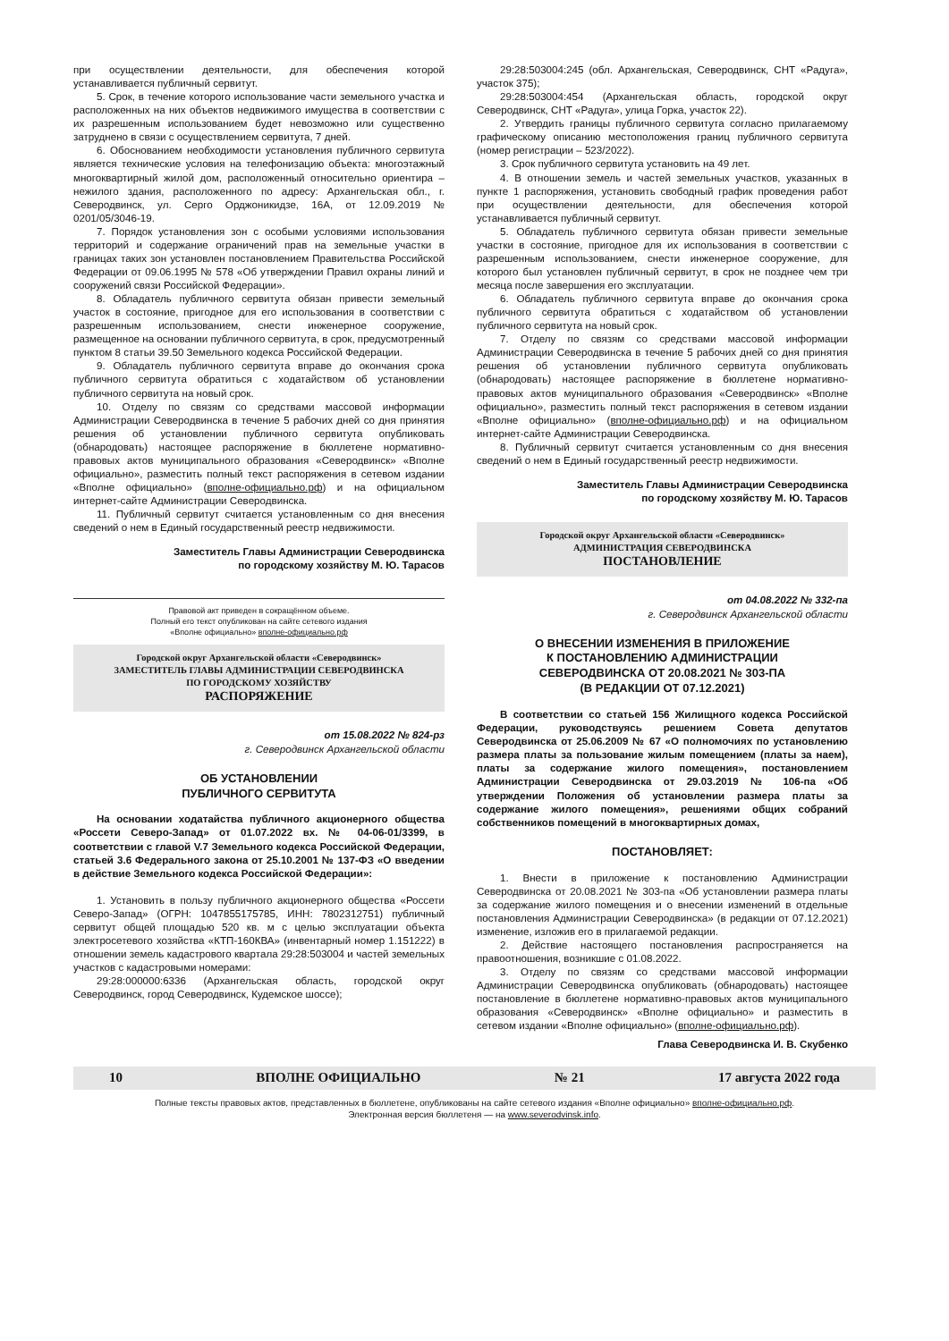при осуществлении деятельности, для обеспечения которой устанавливается публичный сервитут.
5. Срок, в течение которого использование части земельного участка и расположенных на них объектов недвижимого имущества в соответствии с их разрешенным использованием будет невозможно или существенно затруднено в связи с осуществлением сервитута, 7 дней.
6. Обоснованием необходимости установления публичного сервитута является технические условия на телефонизацию объекта: многоэтажный многоквартирный жилой дом, расположенный относительно ориентира – нежилого здания, расположенного по адресу: Архангельская обл., г. Северодвинск, ул. Серго Орджоникидзе, 16А, от 12.09.2019 № 0201/05/3046-19.
7. Порядок установления зон с особыми условиями использования территорий и содержание ограничений прав на земельные участки в границах таких зон установлен постановлением Правительства Российской Федерации от 09.06.1995 № 578 «Об утверждении Правил охраны линий и сооружений связи Российской Федерации».
8. Обладатель публичного сервитута обязан привести земельный участок в состояние, пригодное для его использования в соответствии с разрешенным использованием, снести инженерное сооружение, размещенное на основании публичного сервитута, в срок, предусмотренный пунктом 8 статьи 39.50 Земельного кодекса Российской Федерации.
9. Обладатель публичного сервитута вправе до окончания срока публичного сервитута обратиться с ходатайством об установлении публичного сервитута на новый срок.
10. Отделу по связям со средствами массовой информации Администрации Северодвинска в течение 5 рабочих дней со дня принятия решения об установлении публичного сервитута опубликовать (обнародовать) настоящее распоряжение в бюллетене нормативно-правовых актов муниципального образования «Северодвинск» «Вполне официально», разместить полный текст распоряжения в сетевом издании «Вполне официально» (вполне-официально.рф) и на официальном интернет-сайте Администрации Северодвинска.
11. Публичный сервитут считается установленным со дня внесения сведений о нем в Единый государственный реестр недвижимости.
Заместитель Главы Администрации Северодвинска
по городскому хозяйству М. Ю. Тарасов
Правовой акт приведен в сокращённом объеме.
Полный его текст опубликован на сайте сетевого издания
«Вполне официально» вполне-официально.рф
Городской округ Архангельской области «Северодвинск»
ЗАМЕСТИТЕЛЬ ГЛАВЫ АДМИНИСТРАЦИИ СЕВЕРОДВИНСКА
ПО ГОРОДСКОМУ ХОЗЯЙСТВУ
РАСПОРЯЖЕНИЕ
от 15.08.2022 № 824-рз
г. Северодвинск Архангельской области
ОБ УСТАНОВЛЕНИИ
ПУБЛИЧНОГО СЕРВИТУТА
На основании ходатайства публичного акционерного общества «Россети Северо-Запад» от 01.07.2022 вх. № 04-06-01/3399, в соответствии с главой V.7 Земельного кодекса Российской Федерации, статьей 3.6 Федерального закона от 25.10.2001 № 137-ФЗ «О введении в действие Земельного кодекса Российской Федерации»:
1. Установить в пользу публичного акционерного общества «Россети Северо-Запад» (ОГРН: 1047855175785, ИНН: 7802312751) публичный сервитут общей площадью 520 кв. м с целью эксплуатации объекта электросетевого хозяйства «КТП-160КВА» (инвентарный номер 1.151222) в отношении земель кадастрового квартала 29:28:503004 и частей земельных участков с кадастровыми номерами:
29:28:000000:6336 (Архангельская область, городской округ Северодвинск, город Северодвинск, Кудемское шоссе);
29:28:503004:245 (обл. Архангельская, Северодвинск, СНТ «Радуга», участок 375);
29:28:503004:454 (Архангельская область, городской округ Северодвинск, СНТ «Радуга», улица Горка, участок 22).
2. Утвердить границы публичного сервитута согласно прилагаемому графическому описанию местоположения границ публичного сервитута (номер регистрации – 523/2022).
3. Срок публичного сервитута установить на 49 лет.
4. В отношении земель и частей земельных участков, указанных в пункте 1 распоряжения, установить свободный график проведения работ при осуществлении деятельности, для обеспечения которой устанавливается публичный сервитут.
5. Обладатель публичного сервитута обязан привести земельные участки в состояние, пригодное для их использования в соответствии с разрешенным использованием, снести инженерное сооружение, для которого был установлен публичный сервитут, в срок не позднее чем три месяца после завершения его эксплуатации.
6. Обладатель публичного сервитута вправе до окончания срока публичного сервитута обратиться с ходатайством об установлении публичного сервитута на новый срок.
7. Отделу по связям со средствами массовой информации Администрации Северодвинска в течение 5 рабочих дней со дня принятия решения об установлении публичного сервитута опубликовать (обнародовать) настоящее распоряжение в бюллетене нормативно-правовых актов муниципального образования «Северодвинск» «Вполне официально», разместить полный текст распоряжения в сетевом издании «Вполне официально» (вполне-официально.рф) и на официальном интернет-сайте Администрации Северодвинска.
8. Публичный сервитут считается установленным со дня внесения сведений о нем в Единый государственный реестр недвижимости.
Заместитель Главы Администрации Северодвинска
по городскому хозяйству М. Ю. Тарасов
Городской округ Архангельской области «Северодвинск»
АДМИНИСТРАЦИЯ СЕВЕРОДВИНСКА
ПОСТАНОВЛЕНИЕ
от 04.08.2022 № 332-па
г. Северодвинск Архангельской области
О ВНЕСЕНИИ ИЗМЕНЕНИЯ В ПРИЛОЖЕНИЕ
К ПОСТАНОВЛЕНИЮ АДМИНИСТРАЦИИ
СЕВЕРОДВИНСКА ОТ 20.08.2021 № 303-ПА
(В РЕДАКЦИИ ОТ 07.12.2021)
В соответствии со статьей 156 Жилищного кодекса Российской Федерации, руководствуясь решением Совета депутатов Северодвинска от 25.06.2009 № 67 «О полномочиях по установлению размера платы за пользование жилым помещением (платы за наем), платы за содержание жилого помещения», постановлением Администрации Северодвинска от 29.03.2019 № 106-па «Об утверждении Положения об установлении размера платы за содержание жилого помещения», решениями общих собраний собственников помещений в многоквартирных домах,
ПОСТАНОВЛЯЕТ:
1. Внести в приложение к постановлению Администрации Северодвинска от 20.08.2021 № 303-па «Об установлении размера платы за содержание жилого помещения и о внесении изменений в отдельные постановления Администрации Северодвинска» (в редакции от 07.12.2021) изменение, изложив его в прилагаемой редакции.
2. Действие настоящего постановления распространяется на правоотношения, возникшие с 01.08.2022.
3. Отделу по связям со средствами массовой информации Администрации Северодвинска опубликовать (обнародовать) настоящее постановление в бюллетене нормативно-правовых актов муниципального образования «Северодвинск» «Вполне официально» и разместить в сетевом издании «Вполне официально» (вполне-официально.рф).
Глава Северодвинска И. В. Скубенко
10 ВПОЛНЕ ОФИЦИАЛЬНО № 21 17 августа 2022 года
Полные тексты правовых актов, представленных в бюллетене, опубликованы на сайте сетевого издания «Вполне официально» вполне-официально.рф.
Электронная версия бюллетеня — на www.severodvinsk.info.